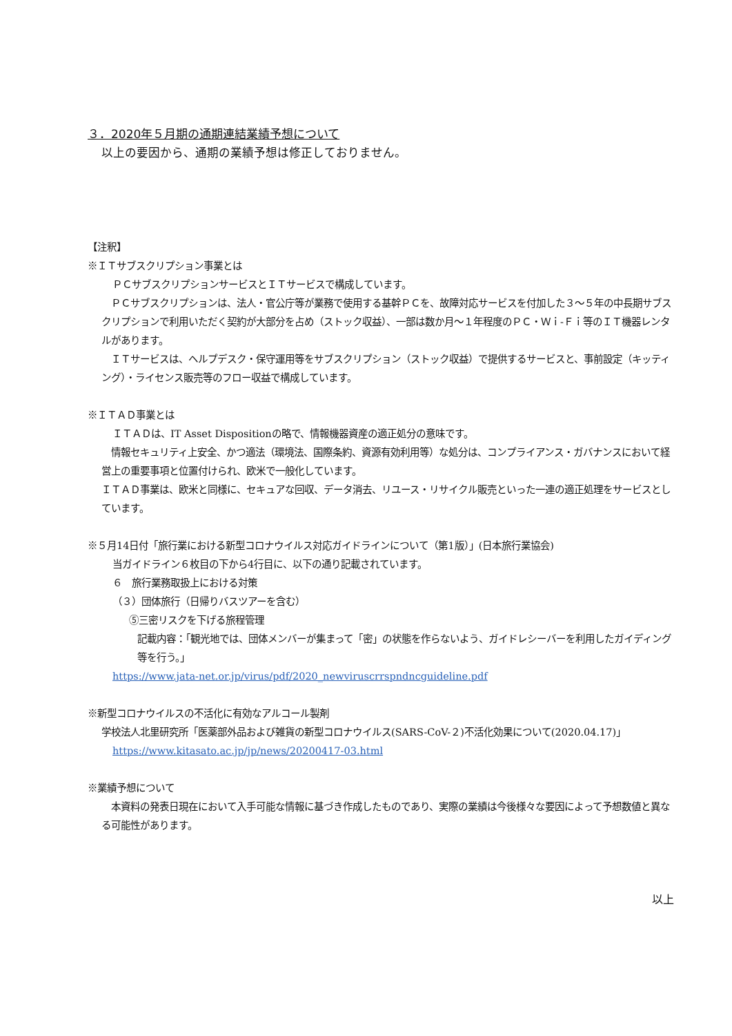３．2020年５月期の通期連結業績予想について
以上の要因から、通期の業績予想は修正しておりません。
【注釈】
※ＩＴサブスクリプション事業とは
ＰＣサブスクリプションサービスとＩＴサービスで構成しています。
　ＰＣサブスクリプションは、法人・官公庁等が業務で使用する基幹ＰＣを、故障対応サービスを付加した３～５年の中長期サブスクリプションで利用いただく契約が大部分を占め（ストック収益）、一部は数か月～１年程度のＰＣ・Ｗｉ-Ｆｉ等のＩＴ機器レンタルがあります。
　ＩＴサービスは、ヘルプデスク・保守運用等をサブスクリプション（ストック収益）で提供するサービスと、事前設定（キッティング）・ライセンス販売等のフロー収益で構成しています。
※ＩＴＡＤ事業とは
ＩＴＡＤは、IT Asset Dispositionの略で、情報機器資産の適正処分の意味です。
　情報セキュリティ上安全、かつ適法（環境法、国際条約、資源有効利用等）な処分は、コンプライアンス・ガバナンスにおいて経営上の重要事項と位置付けられ、欧米で一般化しています。
ＩＴＡＤ事業は、欧米と同様に、セキュアな回収、データ消去、リユース・リサイクル販売といった一連の適正処理をサービスとしています。
※５月14日付「旅行業における新型コロナウイルス対応ガイドラインについて（第1版）」(日本旅行業協会)
当ガイドライン６枚目の下から4行目に、以下の通り記載されています。
６　旅行業務取扱上における対策
（３）団体旅行（日帰りバスツアーを含む）
⑤三密リスクを下げる旅程管理
記載内容：「観光地では、団体メンバーが集まって「密」の状態を作らないよう、ガイドレシーバーを利用したガイディング等を行う。」
https://www.jata-net.or.jp/virus/pdf/2020_newviruscrrspndncguideline.pdf
※新型コロナウイルスの不活化に有効なアルコール製剤
学校法人北里研究所「医薬部外品および雑貨の新型コロナウイルス(SARS-CoV-２)不活化効果について(2020.04.17)」
https://www.kitasato.ac.jp/jp/news/20200417-03.html
※業績予想について
　本資料の発表日現在において入手可能な情報に基づき作成したものであり、実際の業績は今後様々な要因によって予想数値と異なる可能性があります。
以上